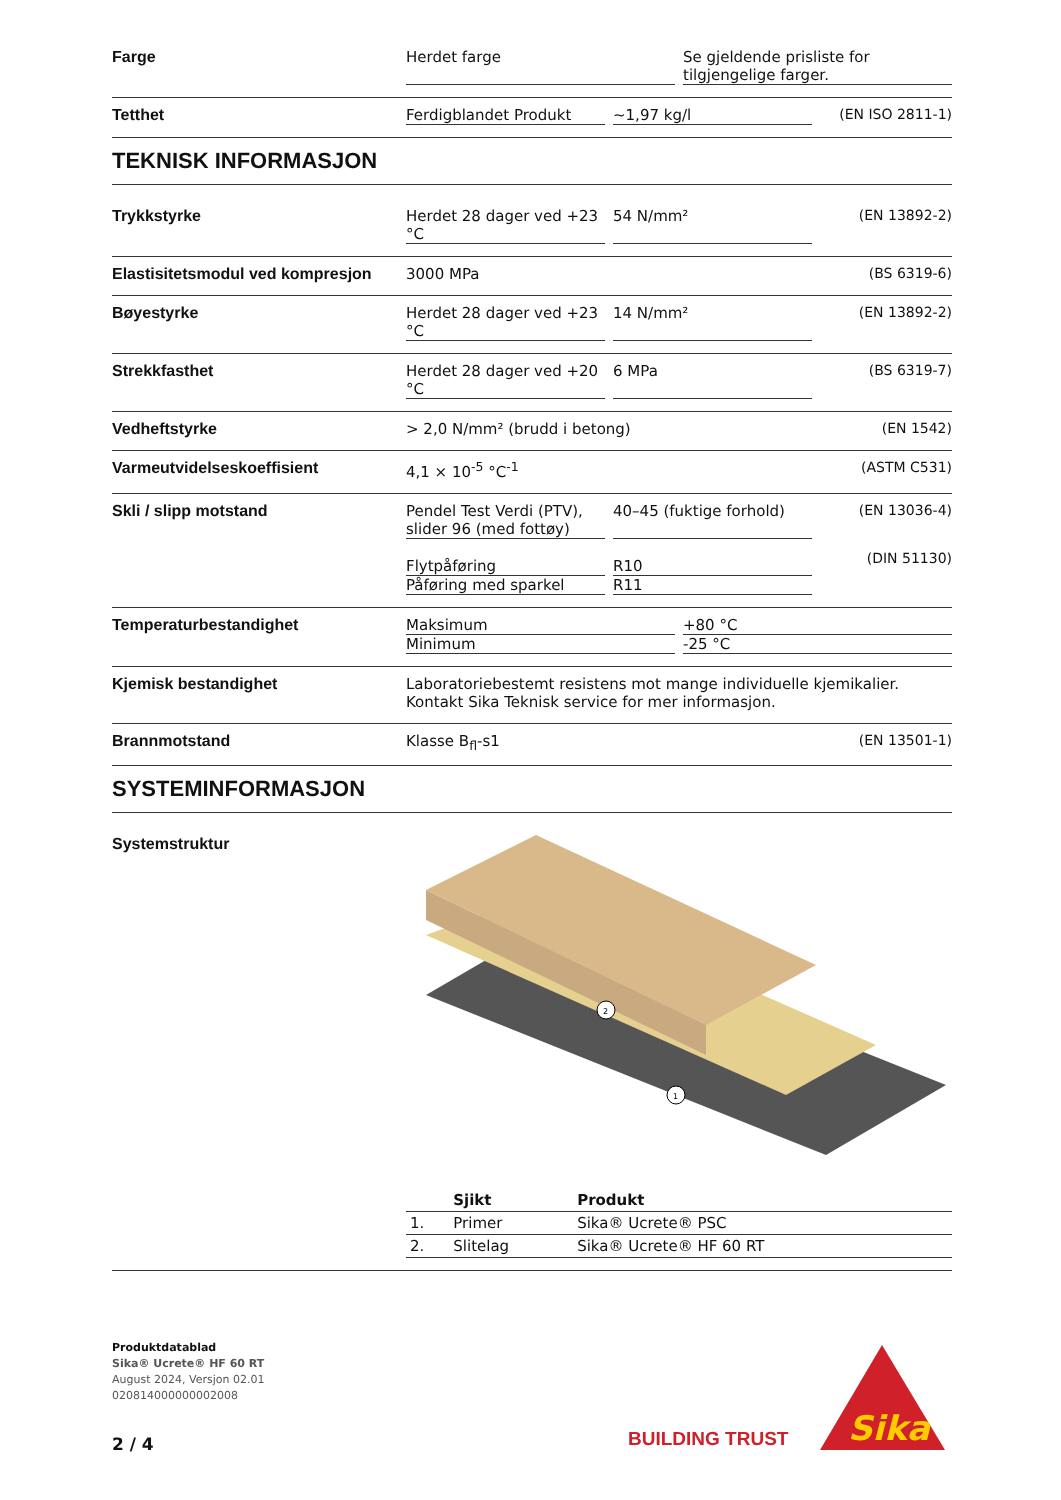Farge Herdet farge Se gjeldende prisliste for tilgjengelige farger.
Tetthet Ferdigblandet Produkt ~1,97 kg/l
(EN ISO 2811-1)
TEKNISK INFORMASJON
Trykkstyrke Herdet 28 dager ved +23 °C 54 N/mm²
(EN 13892-2)
Elastisitetsmodul ved kompresjon
3000 MPa (BS 6319-6)
Bøyestyrke Herdet 28 dager ved +23 °C 14 N/mm²
(EN 13892-2)
Strekkfasthet Herdet 28 dager ved +20 °C 6 MPa
(BS 6319-7)
Vedheftstyrke > 2,0 N/mm² (brudd i betong) (EN 1542)
Varmeutvidelseskoeffisient 4,1 × 10<sup>-5</sup> °C<sup>-1</sup> (ASTM C531)
Skli / slipp motstand Pendel Test Verdi (PTV), slider 96 (med fottøy) 40–45 (fuktige forhold)
Flytpåføring R10
Påføring med sparkel R11
(EN 13036-4)
(DIN 51130)
Temperaturbestandighet Maksimum +80 °C
Minimum -25 °C
Kjemisk bestandighet Laboratoriebestemt resistens mot mange individuelle kjemikalier. Kontakt Sika Teknisk service for mer informasjon.
Brannmotstand Klasse B<sub>fl</sub>-s1 (EN 13501-1)
SYSTEMINFORMASJON
Systemstruktur
2
1
| | Sjikt | Produkt |
| --- | --- | --- |
| 1. | Primer | Sika® Ucrete® PSC |
| 2. | Slitelag | Sika® Ucrete® HF 60 RT |
Produktdatablad
Sika® Ucrete® HF 60 RT
August 2024, Versjon 02.01
020814000000002008
2 / 4
BUILDING TRUST
Sika